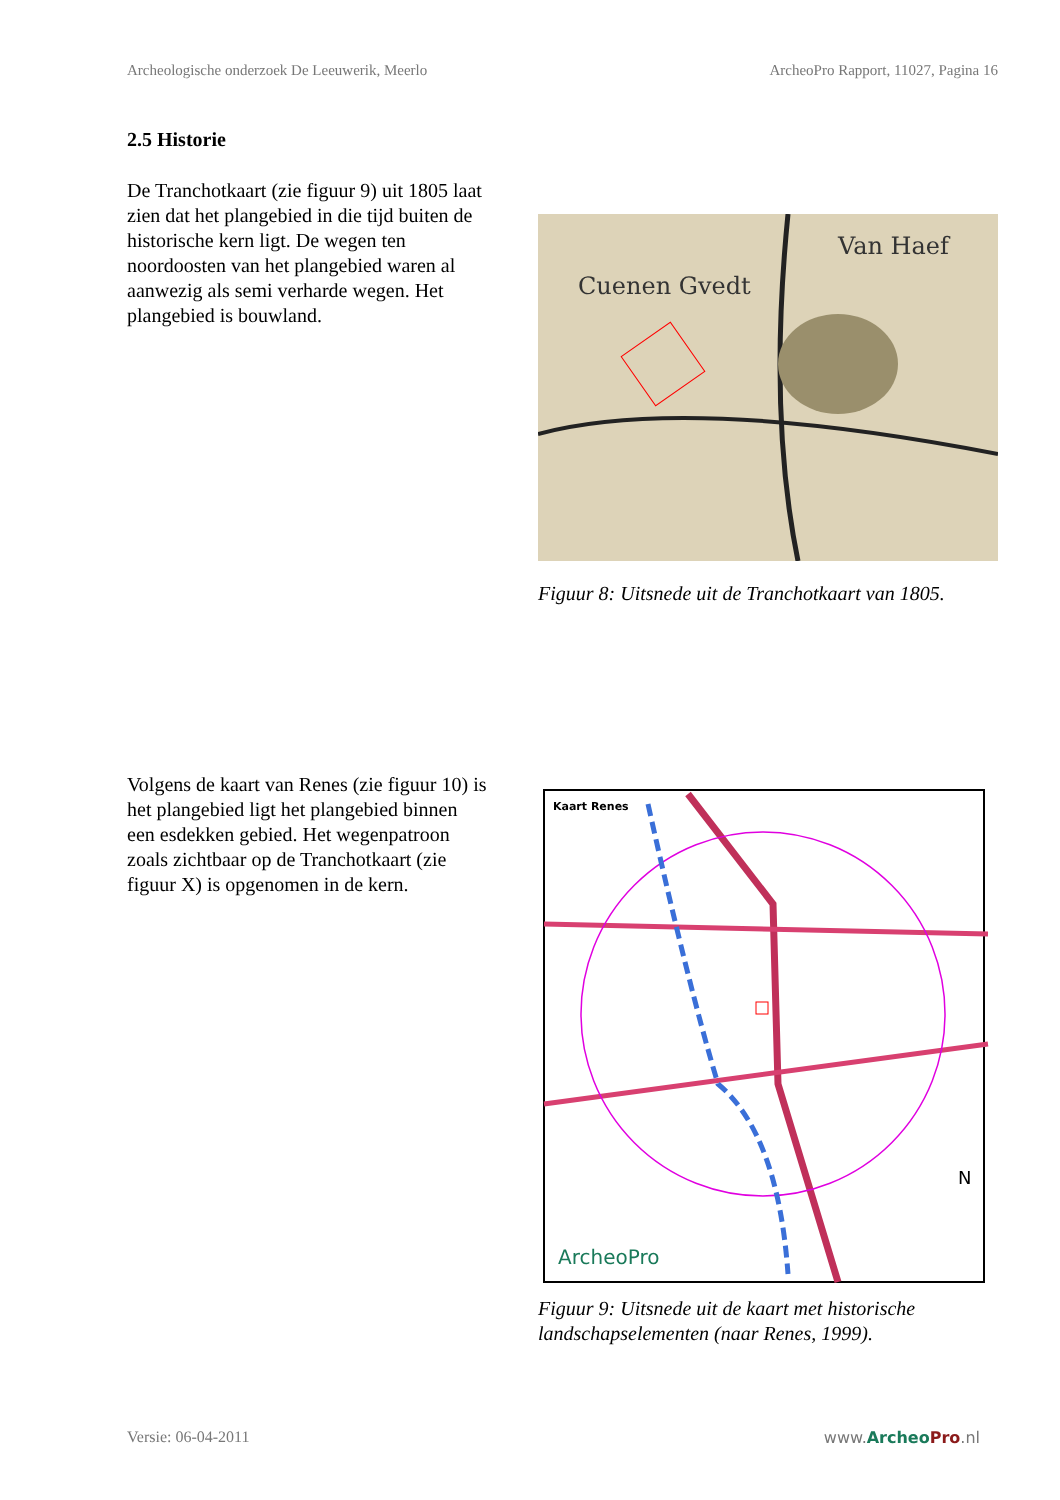Archeologische onderzoek De Leeuwerik, Meerlo ArcheoPro Rapport, 11027, Pagina 16
2.5 Historie
De Tranchotkaart (zie figuur 9) uit 1805 laat zien dat het plangebied in die tijd buiten de historische kern ligt. De wegen ten noordoosten van het plangebied waren al aanwezig als semi verharde wegen. Het plangebied is bouwland.
Cuenen Gvedt
Van Haef
Figuur 8: Uitsnede uit de Tranchotkaart van 1805.
Volgens de kaart van Renes (zie figuur 10) is het plangebied ligt het plangebied binnen een esdekken gebied. Het wegenpatroon zoals zichtbaar op de Tranchotkaart (zie figuur X) is opgenomen in de kern.
Kaart Renes
ArcheoPro
N
Figuur 9: Uitsnede uit de kaart met historische landschapselementen (naar Renes, 1999).
Versie: 06-04-2011 www.ArcheoPro.nl